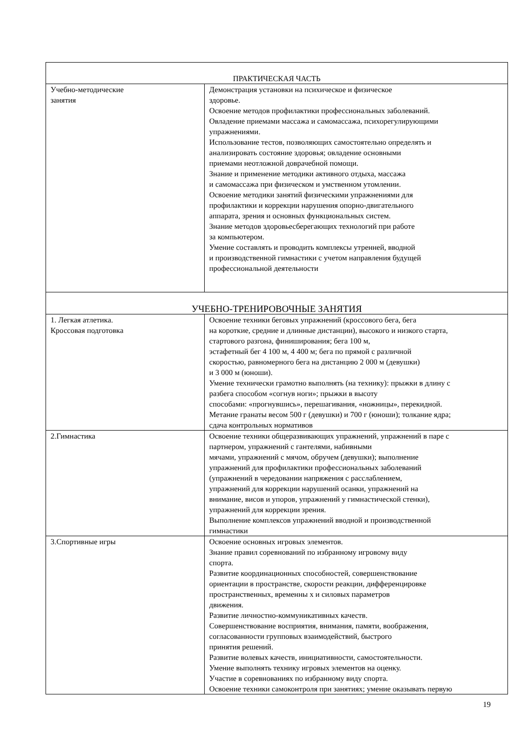| ПРАКТИЧЕСКАЯ ЧАСТЬ | |
| Учебно-методические занятия | Демонстрация установки на психическое и физическое здоровье. Освоение методов профилактики профессиональных заболеваний. Овладение приемами массажа и самомассажа, психорегулирующими упражнениями. Использование тестов, позволяющих самостоятельно определять и анализировать состояние здоровья; овладение основными приемами неотложной доврачебной помощи. Знание и применение методики активного отдыха, массажа и самомассажа при физическом и умственном утомлении. Освоение методики занятий физическими упражнениями для профилактики и коррекции нарушения опорно-двигательного аппарата, зрения и основных функциональных систем. Знание методов здоровьесберегающих технологий при работе за компьютером. Умение составлять и проводить комплексы утренней, вводной и производственной гимнастики с учетом направления будущей профессиональной деятельности |
| УЧЕБНО-ТРЕНИРОВОЧНЫЕ ЗАНЯТИЯ | |
| 1. Легкая атлетика. Кроссовая подготовка | Освоение техники беговых упражнений (кроссового бега, бега на короткие, средние и длинные дистанции), высокого и низкого старта, стартового разгона, финиширования; бега 100 м, эстафетный бег 4 100 м, 4 400 м; бега по прямой с различной скоростью, равномерного бега на дистанцию 2 000 м (девушки) и 3 000 м (юноши). Умение технически грамотно выполнять (на технику): прыжки в длину с разбега способом «согнув ноги»; прыжки в высоту способами: «прогнувшись», перешагивания, «ножницы», перекидной. Метание гранаты весом 500 г (девушки) и 700 г (юноши); толкание ядра; сдача контрольных нормативов |
| 2.Гимнастика | Освоение техники общеразвивающих упражнений, упражнений в паре с партнером, упражнений с гантелями, набивными мячами, упражнений с мячом, обручем (девушки); выполнение упражнений для профилактики профессиональных заболеваний (упражнений в чередовании напряжения с расслаблением, упражнений для коррекции нарушений осанки, упражнений на внимание, висов и упоров, упражнений у гимнастической стенки), упражнений для коррекции зрения. Выполнение комплексов упражнений вводной и производственной гимнастики |
| 3.Спортивные игры | Освоение основных игровых элементов. Знание правил соревнований по избранному игровому виду спорта. Развитие координационных способностей, совершенствование ориентации в пространстве, скорости реакции, дифференцировке пространственных, временны х и силовых параметров движения. Развитие личностно-коммуникативных качеств. Совершенствование восприятия, внимания, памяти, воображения, согласованности групповых взаимодействий, быстрого принятия решений. Развитие волевых качеств, инициативности, самостоятельности. Умение выполнять технику игровых элементов на оценку. Участие в соревнованиях по избранному виду спорта. Освоение техники самоконтроля при занятиях; умение оказывать первую |
19